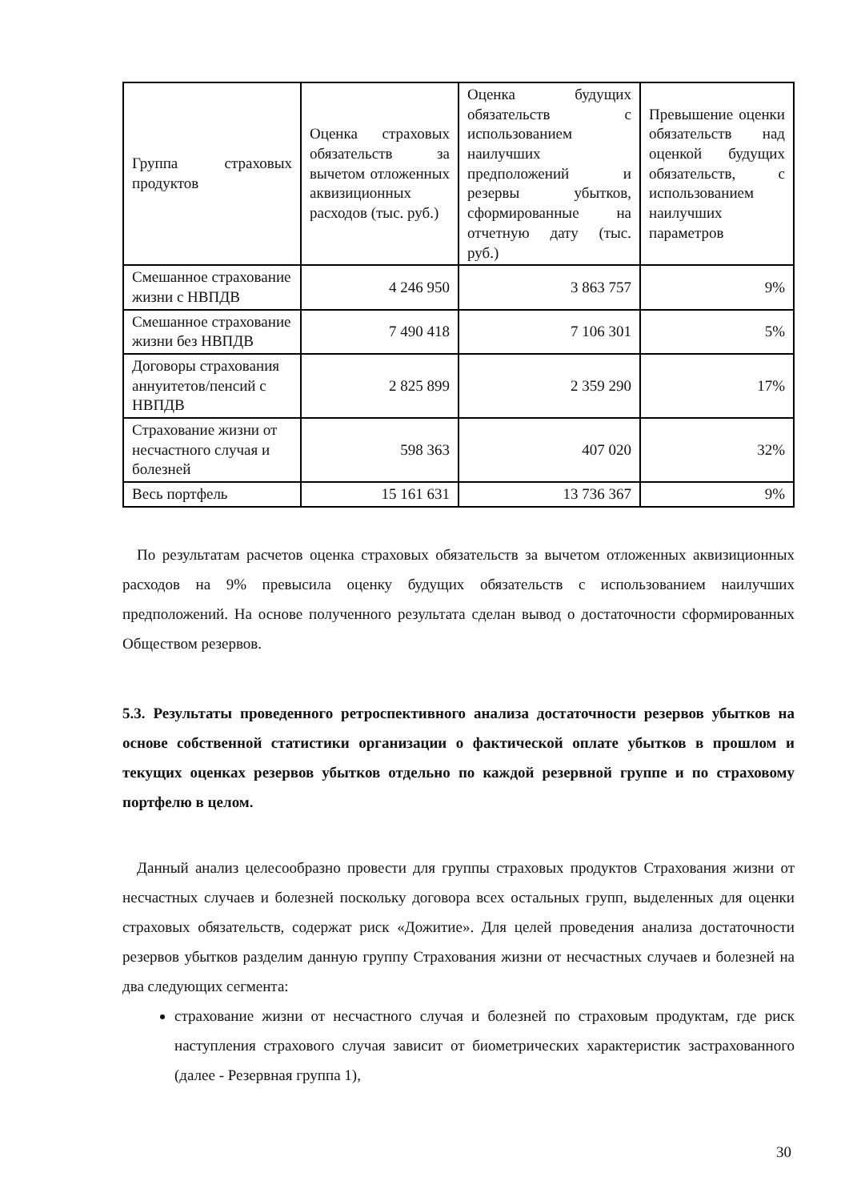| Группа страховых продуктов | Оценка страховых обязательств за вычетом отложенных аквизиционных расходов (тыс. руб.) | Оценка будущих обязательств с использованием наилучших предположений и резервы убытков, сформированные на отчетную дату (тыс. руб.) | Превышение оценки обязательств над оценкой будущих обязательств, с использованием наилучших параметров |
| --- | --- | --- | --- |
| Смешанное страхование жизни с НВПДВ | 4 246 950 | 3 863 757 | 9% |
| Смешанное страхование жизни без НВПДВ | 7 490 418 | 7 106 301 | 5% |
| Договоры страхования аннуитетов/пенсий с НВПДВ | 2 825 899 | 2 359 290 | 17% |
| Страхование жизни от несчастного случая и болезней | 598 363 | 407 020 | 32% |
| Весь портфель | 15 161 631 | 13 736 367 | 9% |
По результатам расчетов оценка страховых обязательств за вычетом отложенных аквизиционных расходов на 9% превысила оценку будущих обязательств с использованием наилучших предположений. На основе полученного результата сделан вывод о достаточности сформированных Обществом резервов.
5.3. Результаты проведенного ретроспективного анализа достаточности резервов убытков на основе собственной статистики организации о фактической оплате убытков в прошлом и текущих оценках резервов убытков отдельно по каждой резервной группе и по страховому портфелю в целом.
Данный анализ целесообразно провести для группы страховых продуктов Страхования жизни от несчастных случаев и болезней поскольку договора всех остальных групп, выделенных для оценки страховых обязательств, содержат риск «Дожитие». Для целей проведения анализа достаточности резервов убытков разделим данную группу Страхования жизни от несчастных случаев и болезней на два следующих сегмента:
страхование жизни от несчастного случая и болезней по страховым продуктам, где риск наступления страхового случая зависит от биометрических характеристик застрахованного (далее - Резервная группа 1),
30